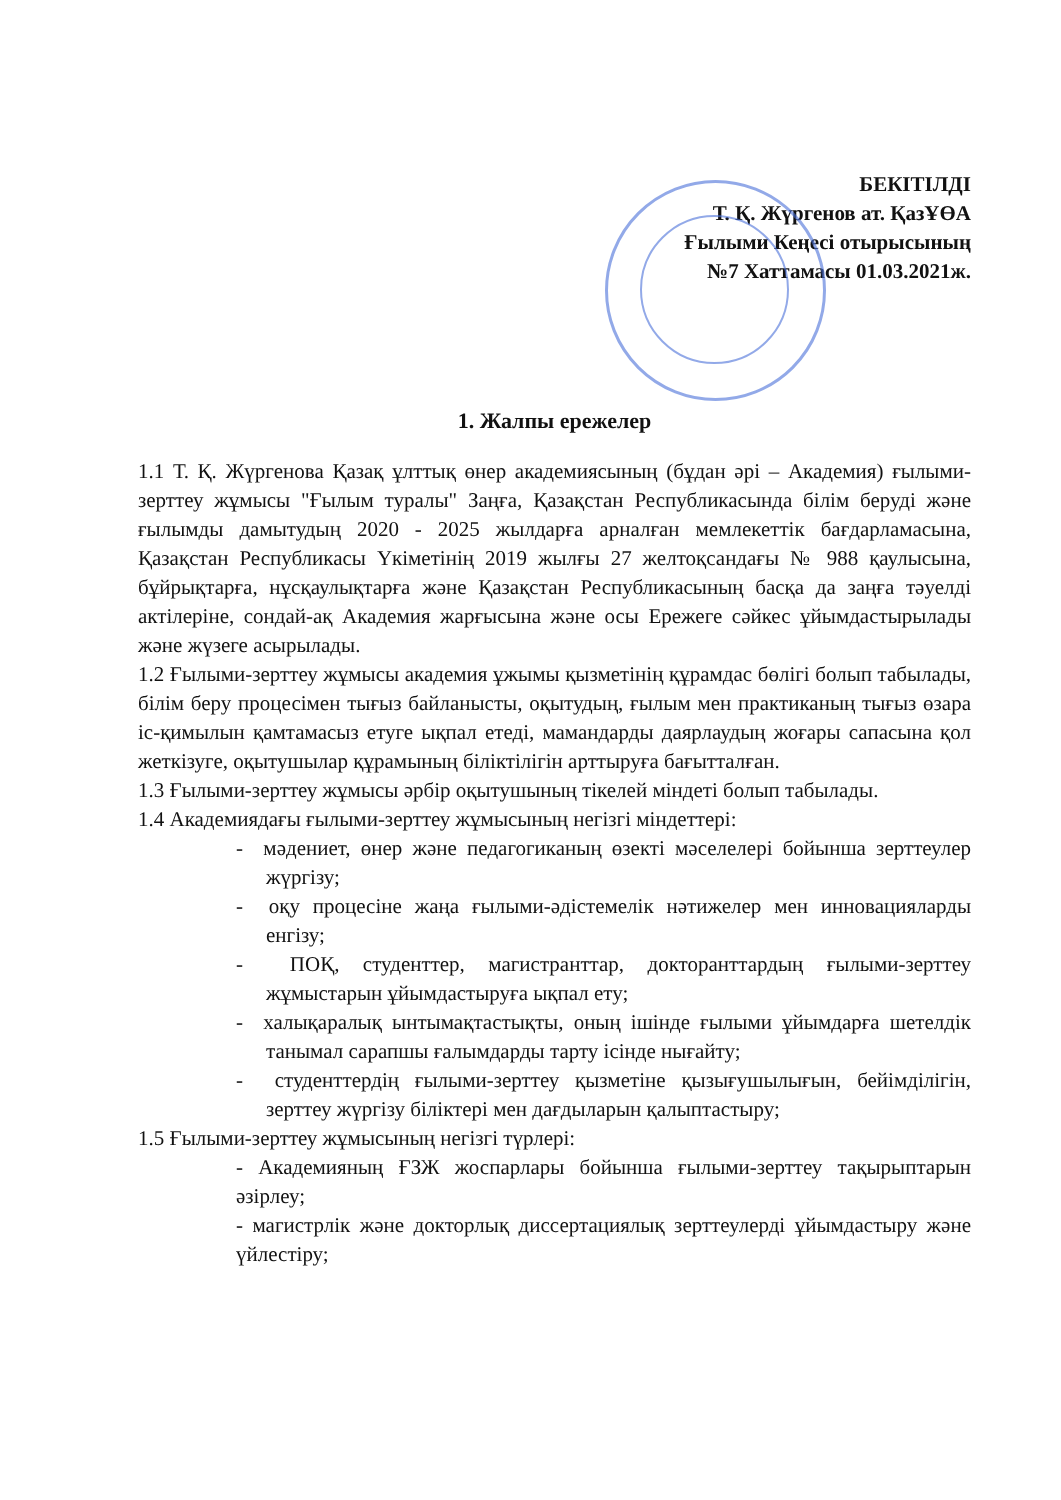БЕКІТІЛДІ
Т. Қ. Жүргенов ат. ҚазҰӨА
Ғылыми Кеңесі отырысының
№7 Хаттамасы 01.03.2021ж.
1. Жалпы ережелер
1.1 Т. Қ. Жүргенова Қазақ ұлттық өнер академиясының (бұдан әрі – Академия) ғылыми-зерттеу жұмысы "Ғылым туралы" Заңға, Қазақстан Республикасында білім беруді және ғылымды дамытудың 2020 - 2025 жылдарға арналған мемлекеттік бағдарламасына, Қазақстан Республикасы Үкіметінің 2019 жылғы 27 желтоқсандағы № 988 қаулысына, бұйрықтарға, нұсқаулықтарға және Қазақстан Республикасының басқа да заңға тәуелді актілеріне, сондай-ақ Академия жарғысына және осы Ережеге сәйкес ұйымдастырылады және жүзеге асырылады.
1.2 Ғылыми-зерттеу жұмысы академия ұжымы қызметінің құрамдас бөлігі болып табылады, білім беру процесімен тығыз байланысты, оқытудың, ғылым мен практиканың тығыз өзара іс-қимылын қамтамасыз етуге ықпал етеді, мамандарды даярлаудың жоғары сапасына қол жеткізуге, оқытушылар құрамының біліктілігін арттыруға бағытталған.
1.3 Ғылыми-зерттеу жұмысы әрбір оқытушының тікелей міндеті болып табылады.
1.4 Академиядағы ғылыми-зерттеу жұмысының негізгі міндеттері:
- мәдениет, өнер және педагогиканың өзекті мәселелері бойынша зерттеулер жүргізу;
- оқу процесіне жаңа ғылыми-әдістемелік нәтижелер мен инновацияларды енгізу;
- ПОҚ, студенттер, магистранттар, докторанттардың ғылыми-зерттеу жұмыстарын ұйымдастыруға ықпал ету;
- халықаралық ынтымақтастықты, оның ішінде ғылыми ұйымдарға шетелдік танымал сарапшы ғалымдарды тарту ісінде нығайту;
- студенттердің ғылыми-зерттеу қызметіне қызығушылығын, бейімділігін, зерттеу жүргізу біліктері мен дағдыларын қалыптастыру;
1.5 Ғылыми-зерттеу жұмысының негізгі түрлері:
- Академияның ҒЗЖ жоспарлары бойынша ғылыми-зерттеу тақырыптарын әзірлеу;
- магистрлік және докторлық диссертациялық зерттеулерді ұйымдастыру және үйлестіру;